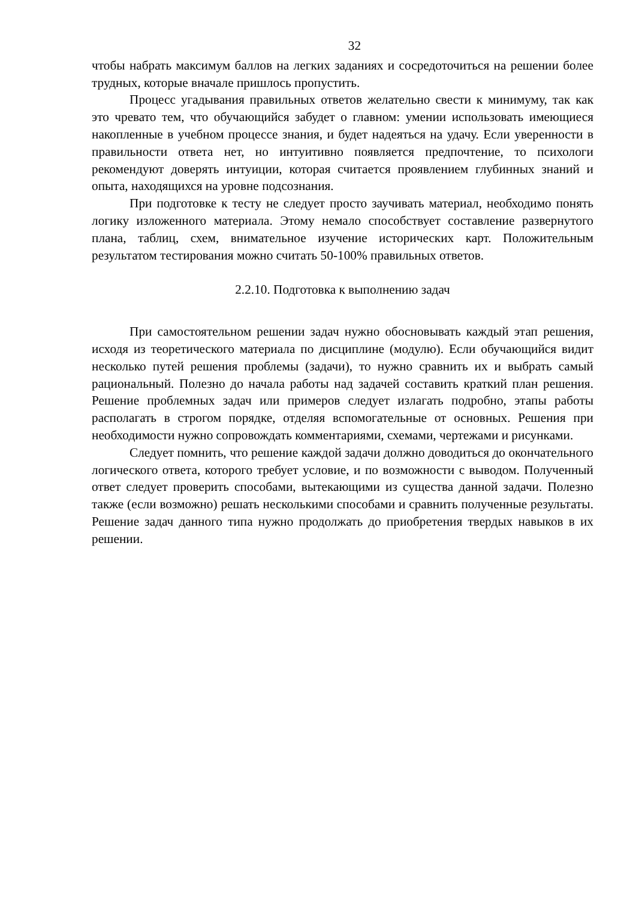32
чтобы набрать максимум баллов на легких заданиях и сосредоточиться на решении более трудных, которые вначале пришлось пропустить.
Процесс угадывания правильных ответов желательно свести к минимуму, так как это чревато тем, что обучающийся забудет о главном: умении использовать имеющиеся накопленные в учебном процессе знания, и будет надеяться на удачу. Если уверенности в правильности ответа нет, но интуитивно появляется предпочтение, то психологи рекомендуют доверять интуиции, которая считается проявлением глубинных знаний и опыта, находящихся на уровне подсознания.
При подготовке к тесту не следует просто заучивать материал, необходимо понять логику изложенного материала. Этому немало способствует составление развернутого плана, таблиц, схем, внимательное изучение исторических карт. Положительным результатом тестирования можно считать 50-100% правильных ответов.
2.2.10. Подготовка к выполнению задач
При самостоятельном решении задач нужно обосновывать каждый этап решения, исходя из теоретического материала по дисциплине (модулю). Если обучающийся видит несколько путей решения проблемы (задачи), то нужно сравнить их и выбрать самый рациональный. Полезно до начала работы над задачей составить краткий план решения. Решение проблемных задач или примеров следует излагать подробно, этапы работы располагать в строгом порядке, отделяя вспомогательные от основных. Решения при необходимости нужно сопровождать комментариями, схемами, чертежами и рисунками.
Следует помнить, что решение каждой задачи должно доводиться до окончательного логического ответа, которого требует условие, и по возможности с выводом. Полученный ответ следует проверить способами, вытекающими из существа данной задачи. Полезно также (если возможно) решать несколькими способами и сравнить полученные результаты. Решение задач данного типа нужно продолжать до приобретения твердых навыков в их решении.